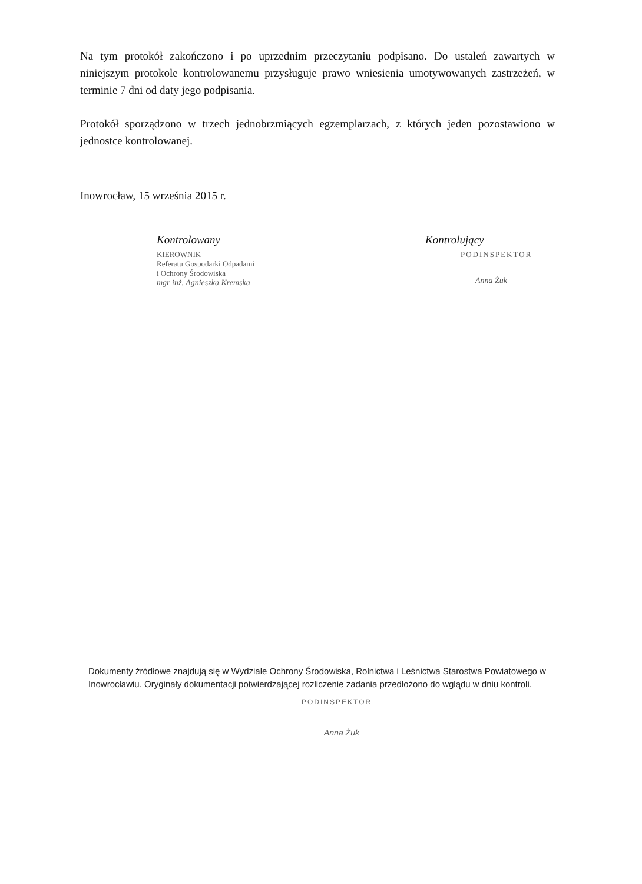Na tym protokół zakończono i po uprzednim przeczytaniu podpisano. Do ustaleń zawartych w niniejszym protokole kontrolowanemu przysługuje prawo wniesienia umotywowanych zastrzeżeń, w terminie 7 dni od daty jego podpisania.
Protokół sporządzono w trzech jednobrzmiących egzemplarzach, z których jeden pozostawiono w jednostce kontrolowanej.
Inowrocław, 15 września 2015 r.
Kontrolowany
KIEROWNIK
Referatu Gospodarki Odpadami
i Ochrony Środowiska
mgr inż. Agnieszka Kremska
Kontrolujący
PODINSPEKTOR
Anna Żuk
Dokumenty źródłowe znajdują się w Wydziale Ochrony Środowiska, Rolnictwa i Leśnictwa Starostwa Powiatowego w Inowrocławiu. Oryginały dokumentacji potwierdzającej rozliczenie zadania przedłożono do wglądu w dniu kontroli.
PODINSPEKTOR
Anna Żuk